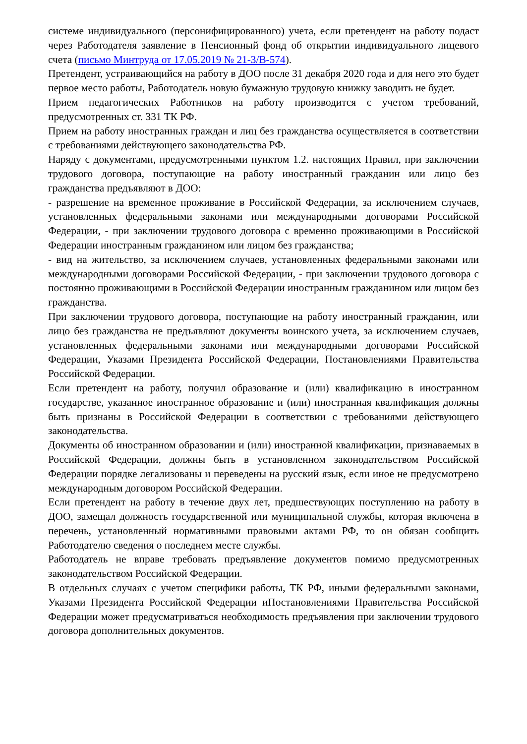системе индивидуального (персонифицированного) учета, если претендент на работу подаст через Работодателя заявление в Пенсионный фонд об открытии индивидуального лицевого счета (письмо Минтруда от 17.05.2019 № 21-3/В-574).
Претендент, устраивающийся на работу в ДОО после 31 декабря 2020 года и для него это будет первое место работы, Работодатель новую бумажную трудовую книжку заводить не будет.
Прием педагогических Работников на работу производится с учетом требований, предусмотренных ст. 331 ТК РФ.
Прием на работу иностранных граждан и лиц без гражданства осуществляется в соответствии с требованиями действующего законодательства РФ.
Наряду с документами, предусмотренными пунктом 1.2. настоящих Правил, при заключении трудового договора, поступающие на работу иностранный гражданин или лицо без гражданства предъявляют в ДОО:
- разрешение на временное проживание в Российской Федерации, за исключением случаев, установленных федеральными законами или международными договорами Российской Федерации, - при заключении трудового договора с временно проживающими в Российской Федерации иностранным гражданином или лицом без гражданства;
- вид на жительство, за исключением случаев, установленных федеральными законами или международными договорами Российской Федерации, - при заключении трудового договора с постоянно проживающими в Российской Федерации иностранным гражданином или лицом без гражданства.
При заключении трудового договора, поступающие на работу иностранный гражданин, или лицо без гражданства не предъявляют документы воинского учета, за исключением случаев, установленных федеральными законами или международными договорами Российской Федерации, Указами Президента Российской Федерации, Постановлениями Правительства Российской Федерации.
Если претендент на работу, получил образование и (или) квалификацию в иностранном государстве, указанное иностранное образование и (или) иностранная квалификация должны быть признаны в Российской Федерации в соответствии с требованиями действующего законодательства.
Документы об иностранном образовании и (или) иностранной квалификации, признаваемых в Российской Федерации, должны быть в установленном законодательством Российской Федерации порядке легализованы и переведены на русский язык, если иное не предусмотрено международным договором Российской Федерации.
Если претендент на работу в течение двух лет, предшествующих поступлению на работу в ДОО, замещал должность государственной или муниципальной службы, которая включена в перечень, установленный нормативными правовыми актами РФ, то он обязан сообщить Работодателю сведения о последнем месте службы.
Работодатель не вправе требовать предъявление документов помимо предусмотренных законодательством Российской Федерации.
В отдельных случаях с учетом специфики работы, ТК РФ, иными федеральными законами, Указами Президента Российской Федерации иПостановлениями Правительства Российской Федерации может предусматриваться необходимость предъявления при заключении трудового договора дополнительных документов.